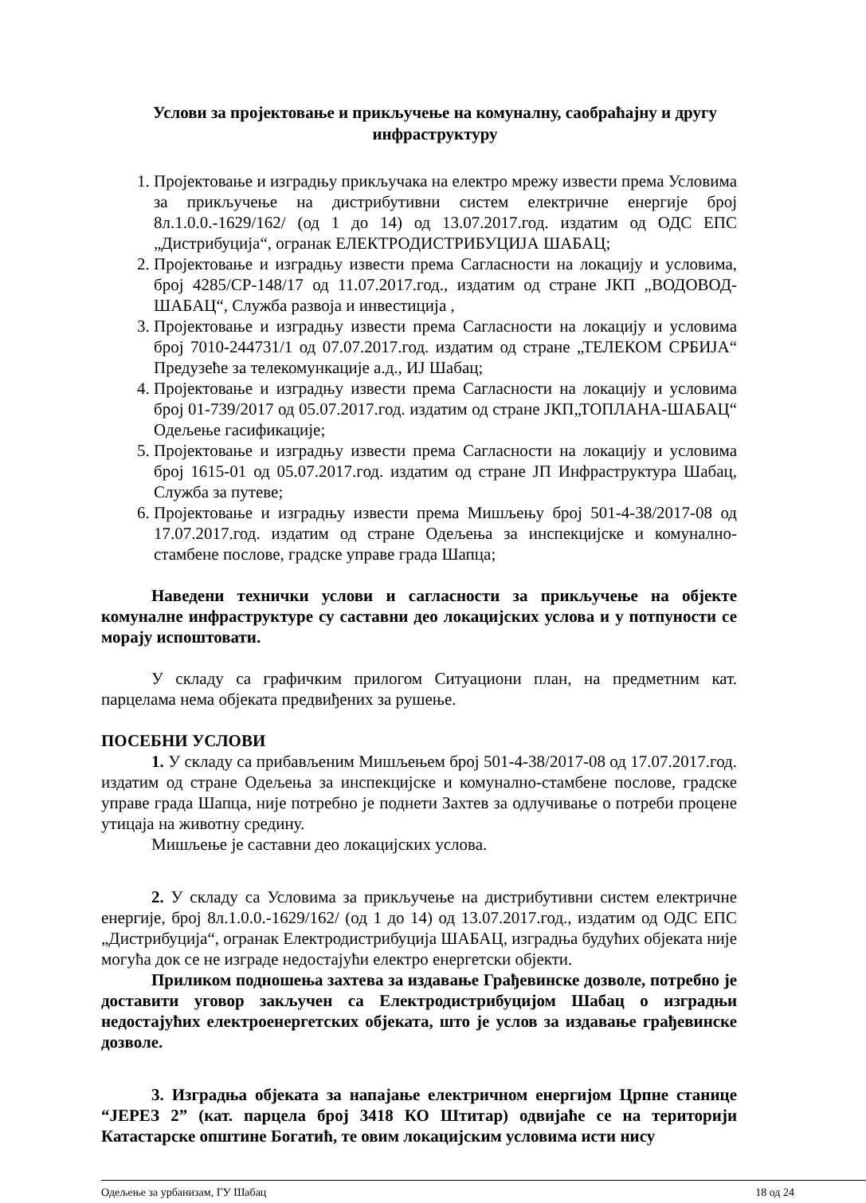Услови за пројектовање и прикључење на комуналну, саобраћајну и другу инфраструктуру
1. Пројектовање и изградњу прикључака на електро мрежу извести према Условима за прикључење на дистрибутивни систем електричне енергије број 8л.1.0.0.-1629/162/ (од 1 до 14) од 13.07.2017.год. издатим од ОДС ЕПС „Дистрибуција“, огранак ЕЛЕКТРОДИСТРИБУЦИЈА ШАБАЦ;
2. Пројектовање и изградњу извести према Сагласности на локацију и условима, број 4285/СР-148/17 од 11.07.2017.год., издатим од стране ЈКП „ВОДОВОД-ШАБАЦ“, Служба развоја и инвестиција ,
3. Пројектовање и изградњу извести према Сагласности на локацију и условима број 7010-244731/1 од 07.07.2017.год. издатим од стране „ТЕЛЕКОМ СРБИЈА“ Предузеће за телекомункације а.д., ИЈ Шабац;
4. Пројектовање и изградњу извести према Сагласности на локацију и условима број 01-739/2017 од 05.07.2017.год. издатим од стране ЈКП„ТОПЛАНА-ШАБАЦ“ Одељење гасификације;
5. Пројектовање и изградњу извести према Сагласности на локацију и условима број 1615-01 од 05.07.2017.год. издатим од стране ЈП Инфраструктура Шабац, Служба за путеве;
6. Пројектовање и изградњу извести према Мишљењу број 501-4-38/2017-08 од 17.07.2017.год. издатим од стране Одељења за инспекцијске и комунално-стамбене послове, градске управе града Шапца;
Наведени технички услови и сагласности за прикључење на објекте комуналне инфраструктуре су саставни део локацијских услова и у потпуности се морају испоштовати.
У складу са графичким прилогом Ситуациони план, на предметним кат. парцелама нема објеката предвиђених за рушење.
ПОСЕБНИ УСЛОВИ
1. У складу са прибављеним Мишљењем број 501-4-38/2017-08 од 17.07.2017.год. издатим од стране Одељења за инспекцијске и комунално-стамбене послове, градске управе града Шапца, није потребно је поднети Захтев за одлучивање о потреби процене утицаја на животну средину.
Мишљење је саставни део локацијских услова.
2. У складу са Условима за прикључење на дистрибутивни систем електричне енергије, број 8л.1.0.0.-1629/162/ (од 1 до 14) од 13.07.2017.год., издатим од ОДС ЕПС „Дистрибуција“, огранак Електродистрибуција ШАБАЦ, изградња будућих објеката није могућа док се не изграде недостајући електро енергетски објекти.
Приликом подношења захтева за издавање Грађевинске дозволе, потребно је доставити уговор закључен са Електродистрибуцијом Шабац о изградњи недостајућих електроенергетских објеката, што је услов за издавање грађевинске дозволе.
3. Изградња објеката за напајање електричном енергијом Црпне станице “ЈЕРЕЗ 2” (кат. парцела број 3418 КО Штитар) одвијаће се на територији Катастарске општине Богатић, те овим локацијским условима исти нису
Одељење за урбанизам, ГУ Шабац 18 од 24